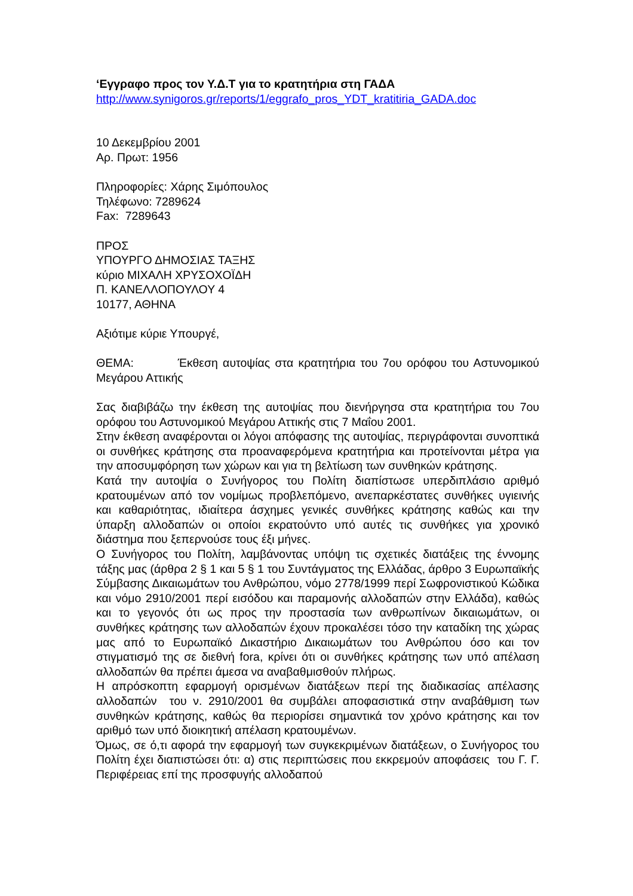‘Εγγραφο προς τον Υ.Δ.Τ για το κρατητήρια στη ΓΑΔΑ
http://www.synigoros.gr/reports/1/eggrafo_pros_YDT_kratitiria_GADA.doc
10 Δεκεμβρίου 2001
Αρ. Πρωτ: 1956
Πληροφορίες: Χάρης Σιμόπουλος
Τηλέφωνο: 7289624
Fax: 7289643
ΠΡΟΣ
ΥΠΟΥΡΓΟ ΔΗΜΟΣΙΑΣ ΤΑΞΗΣ
κύριο ΜΙΧΑΛΗ ΧΡΥΣΟΧΟΪΔΗ
Π. ΚΑΝΕΛΛΟΠΟΥΛΟΥ 4
10177, ΑΘΗΝΑ
Αξιότιμε κύριε Υπουργέ,
ΘΕΜΑ: Έκθεση αυτοψίας στα κρατητήρια του 7ου ορόφου του Αστυνομικού Μεγάρου Αττικής
Σας διαβιβάζω την έκθεση της αυτοψίας που διενήργησα στα κρατητήρια του 7ου ορόφου του Αστυνομικού Μεγάρου Αττικής στις 7 Μαΐου 2001.
Στην έκθεση αναφέρονται οι λόγοι απόφασης της αυτοψίας, περιγράφονται συνοπτικά οι συνθήκες κράτησης στα προαναφερόμενα κρατητήρια και προτείνονται μέτρα για την αποσυμφόρηση των χώρων και για τη βελτίωση των συνθηκών κράτησης.
Κατά την αυτοψία ο Συνήγορος του Πολίτη διαπίστωσε υπερδιπλάσιο αριθμό κρατουμένων από τον νομίμως προβλεπόμενο, ανεπαρκέστατες συνθήκες υγιεινής και καθαριότητας, ιδιαίτερα άσχημες γενικές συνθήκες κράτησης καθώς και την ύπαρξη αλλοδαπών οι οποίοι εκρατούντο υπό αυτές τις συνθήκες για χρονικό διάστημα που ξεπερνούσε τους έξι μήνες.
Ο Συνήγορος του Πολίτη, λαμβάνοντας υπόψη τις σχετικές διατάξεις της έννομης τάξης μας (άρθρα 2 § 1 και 5 § 1 του Συντάγματος της Ελλάδας, άρθρο 3 Ευρωπαϊκής Σύμβασης Δικαιωμάτων του Ανθρώπου, νόμο 2778/1999 περί Σωφρονιστικού Κώδικα και νόμο 2910/2001 περί εισόδου και παραμονής αλλοδαπών στην Ελλάδα), καθώς και το γεγονός ότι ως προς την προστασία των ανθρωπίνων δικαιωμάτων, οι συνθήκες κράτησης των αλλοδαπών έχουν προκαλέσει τόσο την καταδίκη της χώρας μας από το Ευρωπαϊκό Δικαστήριο Δικαιωμάτων του Ανθρώπου όσο και τον στιγματισμό της σε διεθνή fora, κρίνει ότι οι συνθήκες κράτησης των υπό απέλαση αλλοδαπών θα πρέπει άμεσα να αναβαθμισθούν πλήρως.
Η απρόσκοπτη εφαρμογή ορισμένων διατάξεων περί της διαδικασίας απέλασης αλλοδαπών του ν. 2910/2001 θα συμβάλει αποφασιστικά στην αναβάθμιση των συνθηκών κράτησης, καθώς θα περιορίσει σημαντικά τον χρόνο κράτησης και τον αριθμό των υπό διοικητική απέλαση κρατουμένων.
Όμως, σε ό,τι αφορά την εφαρμογή των συγκεκριμένων διατάξεων, ο Συνήγορος του Πολίτη έχει διαπιστώσει ότι: α) στις περιπτώσεις που εκκρεμούν αποφάσεις του Γ. Γ. Περιφέρειας επί της προσφυγής αλλοδαπού